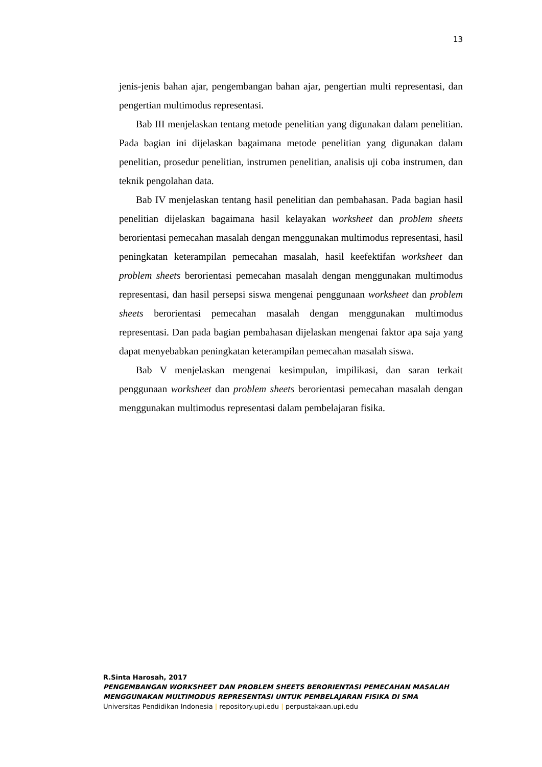13
jenis-jenis bahan ajar, pengembangan bahan ajar, pengertian multi representasi, dan pengertian multimodus representasi.
Bab III menjelaskan tentang metode penelitian yang digunakan dalam penelitian. Pada bagian ini dijelaskan bagaimana metode penelitian yang digunakan dalam penelitian, prosedur penelitian, instrumen penelitian, analisis uji coba instrumen, dan teknik pengolahan data.
Bab IV menjelaskan tentang hasil penelitian dan pembahasan. Pada bagian hasil penelitian dijelaskan bagaimana hasil kelayakan worksheet dan problem sheets berorientasi pemecahan masalah dengan menggunakan multimodus representasi, hasil peningkatan keterampilan pemecahan masalah, hasil keefektifan worksheet dan problem sheets berorientasi pemecahan masalah dengan menggunakan multimodus representasi, dan hasil persepsi siswa mengenai penggunaan worksheet dan problem sheets berorientasi pemecahan masalah dengan menggunakan multimodus representasi. Dan pada bagian pembahasan dijelaskan mengenai faktor apa saja yang dapat menyebabkan peningkatan keterampilan pemecahan masalah siswa.
Bab V menjelaskan mengenai kesimpulan, impilikasi, dan saran terkait penggunaan worksheet dan problem sheets berorientasi pemecahan masalah dengan menggunakan multimodus representasi dalam pembelajaran fisika.
R.Sinta Harosah, 2017
PENGEMBANGAN WORKSHEET DAN PROBLEM SHEETS BERORIENTASI PEMECAHAN MASALAH MENGGUNAKAN MULTIMODUS REPRESENTASI UNTUK PEMBELAJARAN FISIKA DI SMA
Universitas Pendidikan Indonesia | repository.upi.edu | perpustakaan.upi.edu